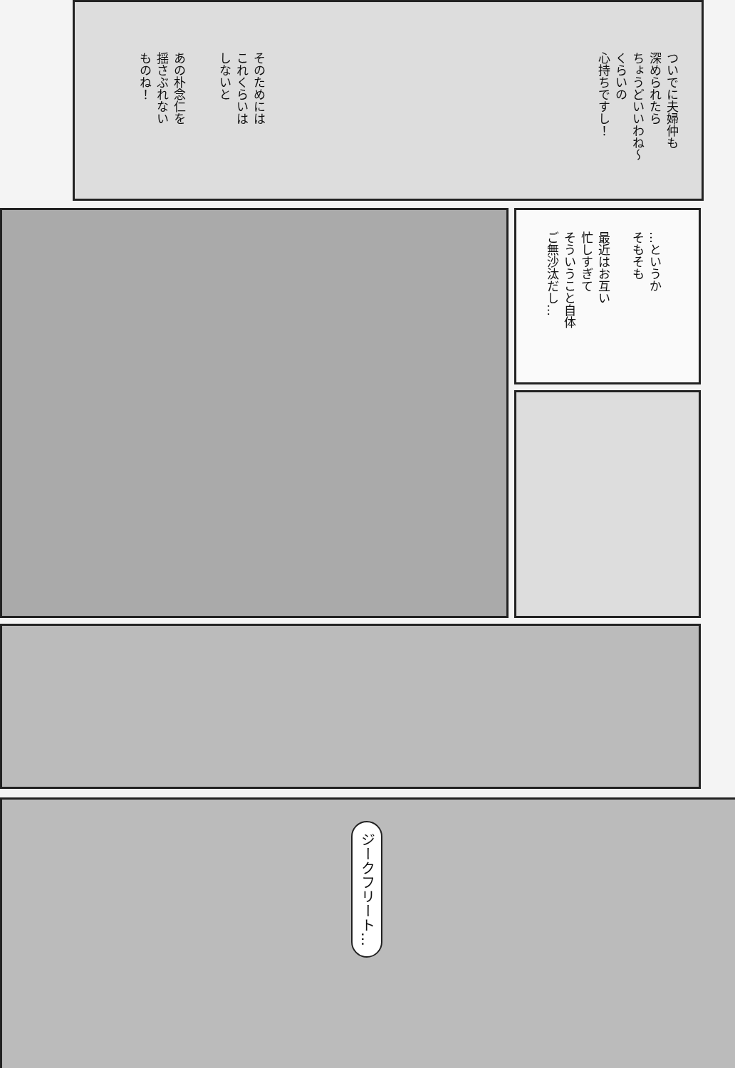ついでに夫婦仲も
深められたら
ちょうどいいわね～
くらいの
心持ちですし！
そのためには
これくらいは
しないと
あの朴念仁を
揺さぶれない
ものね！
…というか
そもそも
最近はお互い
忙しすぎて
そういうこと自体
ご無沙汰だし…
ジークフリート…